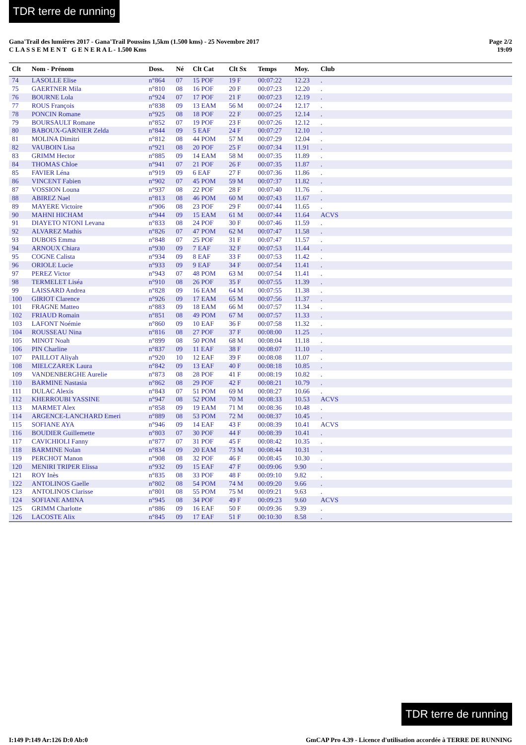TDR terre de running
Gana'Trail des lumières 2017 - Gana'Trail Poussins 1,5km (1.500 kms) - 25 Novembre 2017
C L A S S E M E N T G E N E R A L - 1.500 Kms
Page 2/2
19:09
| Clt | Nom - Prénom | Doss. | Né | Clt Cat | Clt Sx | Temps | Moy. | Club |
| --- | --- | --- | --- | --- | --- | --- | --- | --- |
| 74 | LASOLLE Elise | n°864 | 07 | 15 POF | 19 F | 00:07:22 | 12.23 | . |
| 75 | GAERTNER Mila | n°810 | 08 | 16 POF | 20 F | 00:07:23 | 12.20 | . |
| 76 | BOURNE Lola | n°924 | 07 | 17 POF | 21 F | 00:07:23 | 12.19 | . |
| 77 | ROUS François | n°838 | 09 | 13 EAM | 56 M | 00:07:24 | 12.17 | . |
| 78 | PONCIN Romane | n°925 | 08 | 18 POF | 22 F | 00:07:25 | 12.14 | . |
| 79 | BOURSAULT Romane | n°852 | 07 | 19 POF | 23 F | 00:07:26 | 12.12 | . |
| 80 | BABOUX-GARNIER Zelda | n°844 | 09 | 5 EAF | 24 F | 00:07:27 | 12.10 | . |
| 81 | MOLINA Dimitri | n°812 | 08 | 44 POM | 57 M | 00:07:29 | 12.04 | . |
| 82 | VAUBOIN Lisa | n°921 | 08 | 20 POF | 25 F | 00:07:34 | 11.91 | . |
| 83 | GRIMM Hector | n°885 | 09 | 14 EAM | 58 M | 00:07:35 | 11.89 | . |
| 84 | THOMAS Chloe | n°941 | 07 | 21 POF | 26 F | 00:07:35 | 11.87 | . |
| 85 | FAVIER Léna | n°919 | 09 | 6 EAF | 27 F | 00:07:36 | 11.86 | . |
| 86 | VINCENT Fabien | n°902 | 07 | 45 POM | 59 M | 00:07:37 | 11.82 | . |
| 87 | VOSSION Louna | n°937 | 08 | 22 POF | 28 F | 00:07:40 | 11.76 | . |
| 88 | ABIREZ Nael | n°813 | 08 | 46 POM | 60 M | 00:07:43 | 11.67 | . |
| 89 | MAYERE Victoire | n°906 | 08 | 23 POF | 29 F | 00:07:44 | 11.65 | . |
| 90 | MAHNI HICHAM | n°944 | 09 | 15 EAM | 61 M | 00:07:44 | 11.64 | ACVS |
| 91 | DIAYETO NTONI Levana | n°833 | 08 | 24 POF | 30 F | 00:07:46 | 11.59 | . |
| 92 | ALVAREZ Mathis | n°826 | 07 | 47 POM | 62 M | 00:07:47 | 11.58 | . |
| 93 | DUBOIS Emma | n°848 | 07 | 25 POF | 31 F | 00:07:47 | 11.57 | . |
| 94 | ARNOUX Chiara | n°930 | 09 | 7 EAF | 32 F | 00:07:53 | 11.44 | . |
| 95 | COGNE Calista | n°934 | 09 | 8 EAF | 33 F | 00:07:53 | 11.42 | . |
| 96 | ORIOLE Lucie | n°933 | 09 | 9 EAF | 34 F | 00:07:54 | 11.41 | . |
| 97 | PEREZ Victor | n°943 | 07 | 48 POM | 63 M | 00:07:54 | 11.41 | . |
| 98 | TERMELET Liséa | n°910 | 08 | 26 POF | 35 F | 00:07:55 | 11.39 | . |
| 99 | LAISSARD Andrea | n°828 | 09 | 16 EAM | 64 M | 00:07:55 | 11.38 | . |
| 100 | GIRIOT Clarence | n°926 | 09 | 17 EAM | 65 M | 00:07:56 | 11.37 | . |
| 101 | FRAGNE Matteo | n°883 | 09 | 18 EAM | 66 M | 00:07:57 | 11.34 | . |
| 102 | FRIAUD Romain | n°851 | 08 | 49 POM | 67 M | 00:07:57 | 11.33 | . |
| 103 | LAFONT Noémie | n°860 | 09 | 10 EAF | 36 F | 00:07:58 | 11.32 | . |
| 104 | ROUSSEAU Nina | n°816 | 08 | 27 POF | 37 F | 00:08:00 | 11.25 | . |
| 105 | MINOT Noah | n°899 | 08 | 50 POM | 68 M | 00:08:04 | 11.18 | . |
| 106 | PIN Charline | n°837 | 09 | 11 EAF | 38 F | 00:08:07 | 11.10 | . |
| 107 | PAILLOT Aliyah | n°920 | 10 | 12 EAF | 39 F | 00:08:08 | 11.07 | . |
| 108 | MIELCZAREK Laura | n°842 | 09 | 13 EAF | 40 F | 00:08:18 | 10.85 | . |
| 109 | VANDENBERGHE Aurelie | n°873 | 08 | 28 POF | 41 F | 00:08:19 | 10.82 | . |
| 110 | BARMINE Nastasia | n°862 | 08 | 29 POF | 42 F | 00:08:21 | 10.79 | . |
| 111 | DULAC Alexis | n°843 | 07 | 51 POM | 69 M | 00:08:27 | 10.66 | . |
| 112 | KHERROUBI YASSINE | n°947 | 08 | 52 POM | 70 M | 00:08:33 | 10.53 | ACVS |
| 113 | MARMET Alex | n°858 | 09 | 19 EAM | 71 M | 00:08:36 | 10.48 | . |
| 114 | ARGENCE-LANCHARD Emeri | n°889 | 08 | 53 POM | 72 M | 00:08:37 | 10.45 | . |
| 115 | SOFIANE AYA | n°946 | 09 | 14 EAF | 43 F | 00:08:39 | 10.41 | ACVS |
| 116 | BOUDIER Guillemette | n°803 | 07 | 30 POF | 44 F | 00:08:39 | 10.41 | . |
| 117 | CAVICHIOLI Fanny | n°877 | 07 | 31 POF | 45 F | 00:08:42 | 10.35 | . |
| 118 | BARMINE Nolan | n°834 | 09 | 20 EAM | 73 M | 00:08:44 | 10.31 | . |
| 119 | PERCHOT Manon | n°908 | 08 | 32 POF | 46 F | 00:08:45 | 10.30 | . |
| 120 | MENIRI TRIPER Elissa | n°932 | 09 | 15 EAF | 47 F | 00:09:06 | 9.90 | . |
| 121 | ROY Inès | n°835 | 08 | 33 POF | 48 F | 00:09:10 | 9.82 | . |
| 122 | ANTOLINOS Gaelle | n°802 | 08 | 54 POM | 74 M | 00:09:20 | 9.66 | . |
| 123 | ANTOLINOS Clarisse | n°801 | 08 | 55 POM | 75 M | 00:09:21 | 9.63 | . |
| 124 | SOFIANE AMINA | n°945 | 08 | 34 POF | 49 F | 00:09:23 | 9.60 | ACVS |
| 125 | GRIMM Charlotte | n°886 | 09 | 16 EAF | 50 F | 00:09:36 | 9.39 | . |
| 126 | LACOSTE Alix | n°845 | 09 | 17 EAF | 51 F | 00:10:30 | 8.58 | . |
TDR terre de running
I:149 P:149 Ar:126 D:0 Ab:0 GmCAP Pro 4.39 - Licence d'utilisation accordée à TERRE DE RUNNING